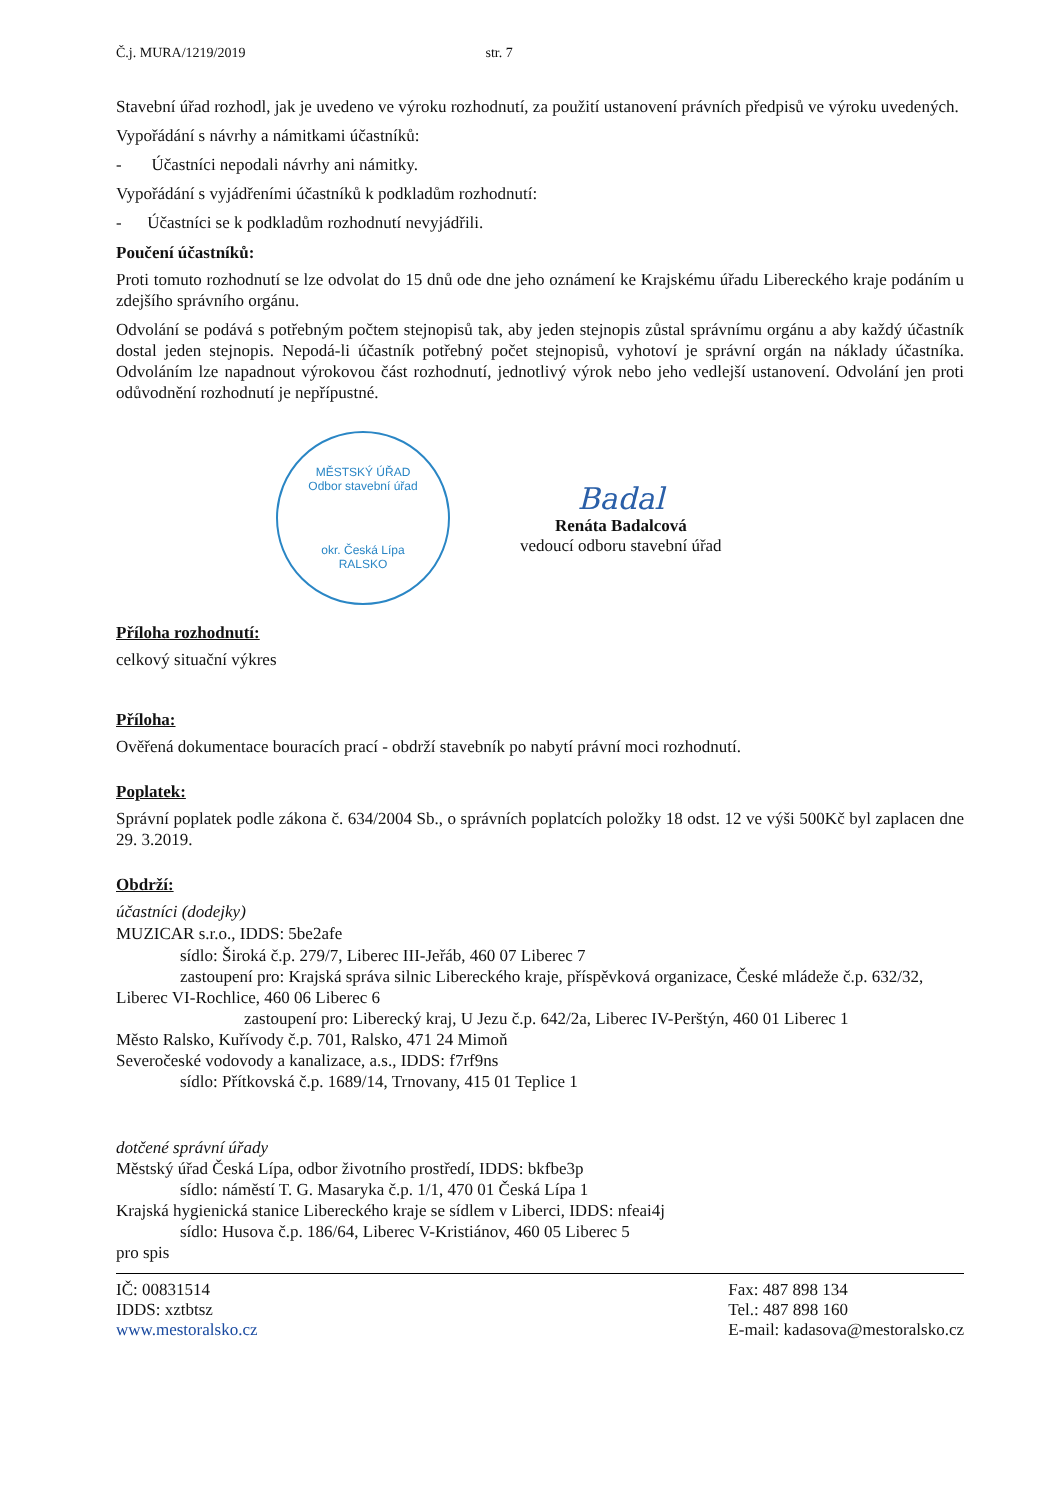Č.j. MURA/1219/2019 str. 7
Stavební úřad rozhodl, jak je uvedeno ve výroku rozhodnutí, za použití ustanovení právních předpisů ve výroku uvedených.
Vypořádání s návrhy a námitkami účastníků:
- Účastníci nepodali návrhy ani námitky.
Vypořádání s vyjádřeními účastníků k podkladům rozhodnutí:
- Účastníci se k podkladům rozhodnutí nevyjádřili.
Poučení účastníků:
Proti tomuto rozhodnutí se lze odvolat do 15 dnů ode dne jeho oznámení ke Krajskému úřadu Libereckého kraje podáním u zdejšího správního orgánu.
Odvolání se podává s potřebným počtem stejnopisů tak, aby jeden stejnopis zůstal správnímu orgánu a aby každý účastník dostal jeden stejnopis. Nepodá-li účastník potřebný počet stejnopisů, vyhotoví je správní orgán na náklady účastníka. Odvoláním lze napadnout výrokovou část rozhodnutí, jednotlivý výrok nebo jeho vedlejší ustanovení. Odvolání jen proti odůvodnění rozhodnutí je nepřípustné.
MĚSTSKÝ ÚŘAD
Odbor stavební úřad
okr. Česká Lípa
RALSKO
Badal
Renáta Badalcová
vedoucí odboru stavební úřad
Příloha rozhodnutí:
celkový situační výkres
Příloha:
Ověřená dokumentace bouracích prací - obdrží stavebník po nabytí právní moci rozhodnutí.
Poplatek:
Správní poplatek podle zákona č. 634/2004 Sb., o správních poplatcích položky 18 odst. 12 ve výši 500Kč byl zaplacen dne 29. 3.2019.
Obdrží:
účastníci (dodejky)
MUZICAR s.r.o., IDDS: 5be2afe
sídlo: Široká č.p. 279/7, Liberec III-Jeřáb, 460 07 Liberec 7
zastoupení pro: Krajská správa silnic Libereckého kraje, příspěvková organizace, České mládeže č.p. 632/32, Liberec VI-Rochlice, 460 06 Liberec 6
zastoupení pro: Liberecký kraj, U Jezu č.p. 642/2a, Liberec IV-Perštýn, 460 01 Liberec 1
Město Ralsko, Kuřívody č.p. 701, Ralsko, 471 24 Mimoň
Severočeské vodovody a kanalizace, a.s., IDDS: f7rf9ns
sídlo: Přítkovská č.p. 1689/14, Trnovany, 415 01 Teplice 1
dotčené správní úřady
Městský úřad Česká Lípa, odbor životního prostředí, IDDS: bkfbe3p
sídlo: náměstí T. G. Masaryka č.p. 1/1, 470 01 Česká Lípa 1
Krajská hygienická stanice Libereckého kraje se sídlem v Liberci, IDDS: nfeai4j
sídlo: Husova č.p. 186/64, Liberec V-Kristiánov, 460 05 Liberec 5
pro spis
IČ: 00831514
IDDS: xztbtsz
www.mestoralsko.cz
Fax: 487 898 134
Tel.: 487 898 160
E-mail: kadasova@mestoralsko.cz